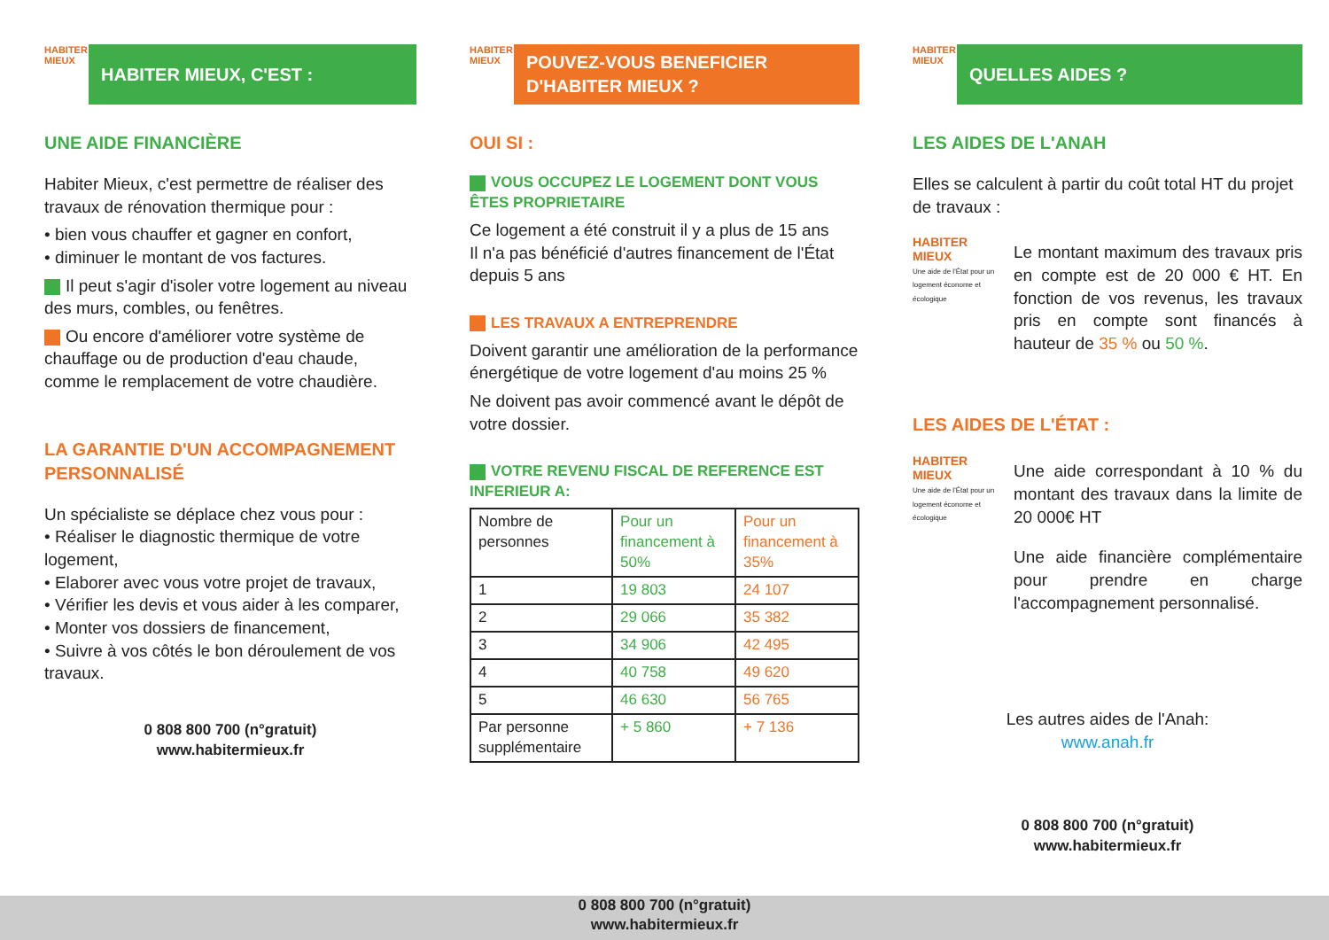HABITER MIEUX
HABITER MIEUX, C'EST :
UNE AIDE FINANCIÈRE
Habiter Mieux, c'est permettre de réaliser des travaux de rénovation thermique pour :
• bien vous chauffer et gagner en confort,
• diminuer le montant de vos factures.
Il peut s'agir d'isoler votre logement au niveau des murs, combles, ou fenêtres.
Ou encore d'améliorer votre système de chauffage ou de production d'eau chaude, comme le remplacement de votre chaudière.
LA GARANTIE D'UN ACCOMPAGNEMENT PERSONNALISÉ
Un spécialiste se déplace chez vous pour :
• Réaliser le diagnostic thermique de votre logement,
• Elaborer avec vous votre projet de travaux,
• Vérifier les devis et vous aider à les comparer,
• Monter vos dossiers de financement,
• Suivre à vos côtés le bon déroulement de vos travaux.
0 808 800 700 (n°gratuit)
www.habitermieux.fr
HABITER MIEUX
POUVEZ-VOUS BENEFICIER D'HABITER MIEUX ?
OUI SI :
VOUS OCCUPEZ LE LOGEMENT DONT VOUS ÊTES PROPRIETAIRE
Ce logement a été construit il y a plus de 15 ans
Il n'a pas bénéficié d'autres financement de l'État depuis 5 ans
LES TRAVAUX A ENTREPRENDRE
Doivent garantir une amélioration de la performance énergétique de votre logement d'au moins 25 %
Ne doivent pas avoir commencé avant le dépôt de votre dossier.
VOTRE REVENU FISCAL DE REFERENCE EST INFERIEUR A:
| Nombre de personnes | Pour un financement à 50% | Pour un financement à 35% |
| 1 | 19 803 | 24 107 |
| 2 | 29 066 | 35 382 |
| 3 | 34 906 | 42 495 |
| 4 | 40 758 | 49 620 |
| 5 | 46 630 | 56 765 |
| Par personne supplémentaire | + 5 860 | + 7 136 |
0 808 800 700 (n°gratuit)
www.habitermieux.fr
HABITER MIEUX
QUELLES AIDES ?
LES AIDES DE L'ANAH
Elles se calculent à partir du coût total HT du projet de travaux :
HABITER MIEUX
Une aide de l'État pour un logement économe et écologique
Le montant maximum des travaux pris en compte est de 20 000 € HT. En fonction de vos revenus, les travaux pris en compte sont financés à hauteur de 35 % ou 50 %.
LES AIDES DE L'ÉTAT :
HABITER MIEUX
Une aide de l'État pour un logement économe et écologique
Une aide correspondant à 10 % du montant des travaux dans la limite de 20 000€ HT
Une aide financière complémentaire pour prendre en charge l'accompagnement personnalisé.
Les autres aides de l'Anah:
www.anah.fr
0 808 800 700 (n°gratuit)
www.habitermieux.fr